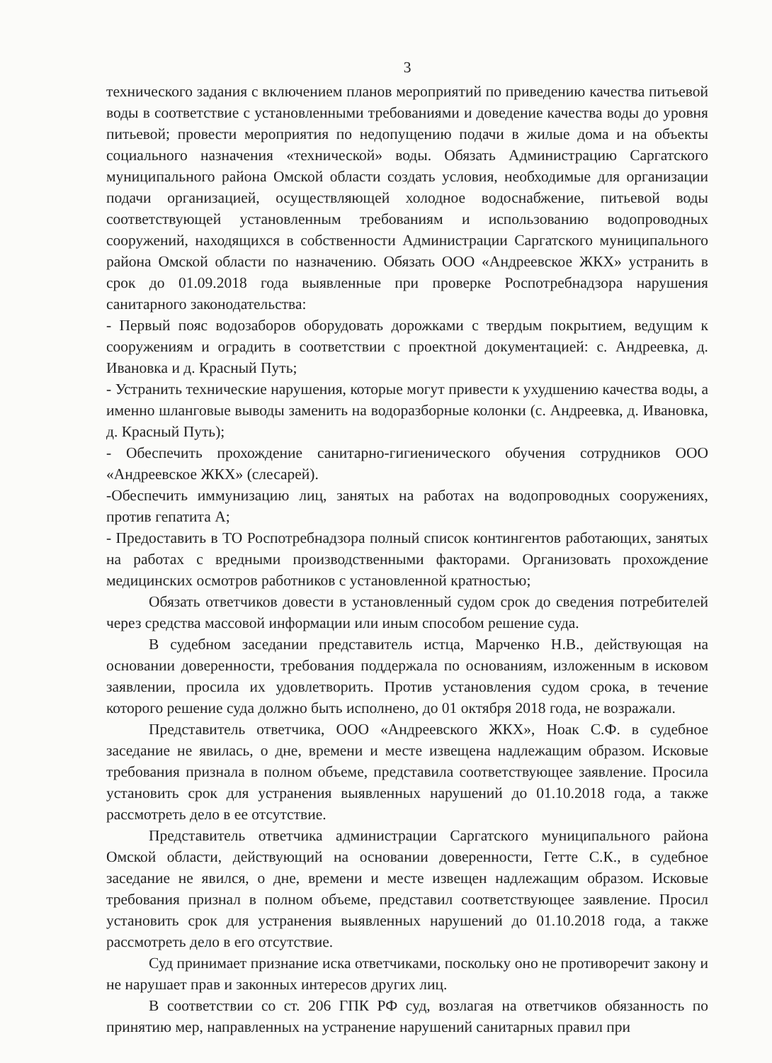3
технического задания с включением планов мероприятий по приведению качества питьевой воды в соответствие с установленными требованиями и доведение качества воды до уровня питьевой; провести мероприятия по недопущению подачи в жилые дома и на объекты социального назначения «технической» воды. Обязать Администрацию Саргатского муниципального района Омской области создать условия, необходимые для организации подачи организацией, осуществляющей холодное водоснабжение, питьевой воды соответствующей установленным требованиям и использованию водопроводных сооружений, находящихся в собственности Администрации Саргатского муниципального района Омской области по назначению. Обязать ООО «Андреевское ЖКХ» устранить в срок до 01.09.2018 года выявленные при проверке Роспотребнадзора нарушения санитарного законодательства:
- Первый пояс водозаборов оборудовать дорожками с твердым покрытием, ведущим к сооружениям и оградить в соответствии с проектной документацией: с. Андреевка, д. Ивановка и д. Красный Путь;
- Устранить технические нарушения, которые могут привести к ухудшению качества воды, а именно шланговые выводы заменить на водоразборные колонки (с. Андреевка, д. Ивановка, д. Красный Путь);
- Обеспечить прохождение санитарно-гигиенического обучения сотрудников ООО «Андреевское ЖКХ» (слесарей).
-Обеспечить иммунизацию лиц, занятых на работах на водопроводных сооружениях, против гепатита А;
- Предоставить в ТО Роспотребнадзора полный список контингентов работающих, занятых на работах с вредными производственными факторами. Организовать прохождение медицинских осмотров работников с установленной кратностью;
Обязать ответчиков довести в установленный судом срок до сведения потребителей через средства массовой информации или иным способом решение суда.
В судебном заседании представитель истца, Марченко Н.В., действующая на основании доверенности, требования поддержала по основаниям, изложенным в исковом заявлении, просила их удовлетворить. Против установления судом срока, в течение которого решение суда должно быть исполнено, до 01 октября 2018 года, не возражали.
Представитель ответчика, ООО «Андреевского ЖКХ», Ноак С.Ф. в судебное заседание не явилась, о дне, времени и месте извещена надлежащим образом. Исковые требования признала в полном объеме, представила соответствующее заявление. Просила установить срок для устранения выявленных нарушений до 01.10.2018 года, а также рассмотреть дело в ее отсутствие.
Представитель ответчика администрации Саргатского муниципального района Омской области, действующий на основании доверенности, Гетте С.К., в судебное заседание не явился, о дне, времени и месте извещен надлежащим образом. Исковые требования признал в полном объеме, представил соответствующее заявление. Просил установить срок для устранения выявленных нарушений до 01.10.2018 года, а также рассмотреть дело в его отсутствие.
Суд принимает признание иска ответчиками, поскольку оно не противоречит закону и не нарушает прав и законных интересов других лиц.
В соответствии со ст. 206 ГПК РФ суд, возлагая на ответчиков обязанность по принятию мер, направленных на устранение нарушений санитарных правил при